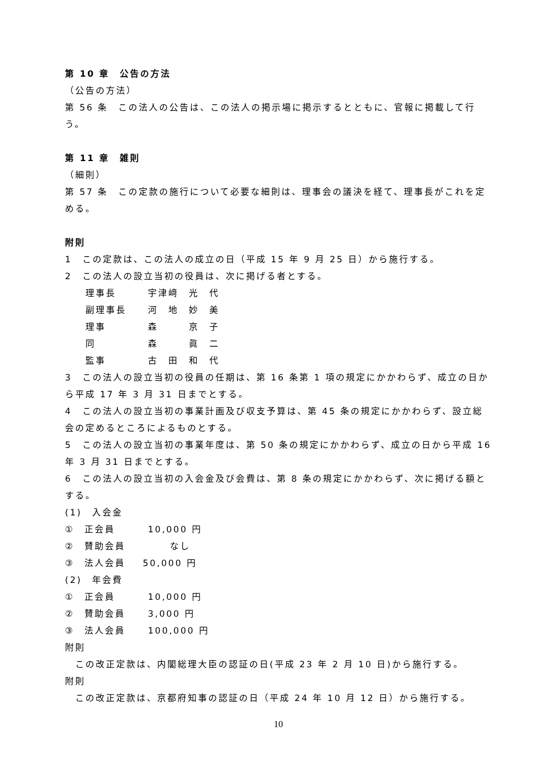第 10 章　公告の方法
（公告の方法）
第 56 条　この法人の公告は、この法人の掲示場に掲示するとともに、官報に掲載して行う。
第 11 章　雑則
（細則）
第 57 条　この定款の施行について必要な細則は、理事会の議決を経て、理事長がこれを定める。
附則
1　この定款は、この法人の成立の日（平成 15 年 9 月 25 日）から施行する。
2　この法人の設立当初の役員は、次に掲げる者とする。
理事長 宇津﨑　光　代
副理事長 河　地　妙　美
理事 森　　　京　子
同 森　　　眞　二
監事 古　田　和　代
3　この法人の設立当初の役員の任期は、第 16 条第 1 項の規定にかかわらず、成立の日から平成 17 年 3 月 31 日までとする。
4　この法人の設立当初の事業計画及び収支予算は、第 45 条の規定にかかわらず、設立総会の定めるところによるものとする。
5　この法人の設立当初の事業年度は、第 50 条の規定にかかわらず、成立の日から平成 16 年 3 月 31 日までとする。
6　この法人の設立当初の入会金及び会費は、第 8 条の規定にかかわらず、次に掲げる額とする。
(1)　入会金
①　正会員 10,000 円
②　賛助会員 なし
③　法人会員 50,000 円
(2)　年会費
①　正会員 10,000 円
②　賛助会員 3,000 円
③　法人会員 100,000 円
附則
　この改正定款は、内閣総理大臣の認証の日(平成 23 年 2 月 10 日)から施行する。
附則
　この改正定款は、京都府知事の認証の日（平成 24 年 10 月 12 日）から施行する。
10